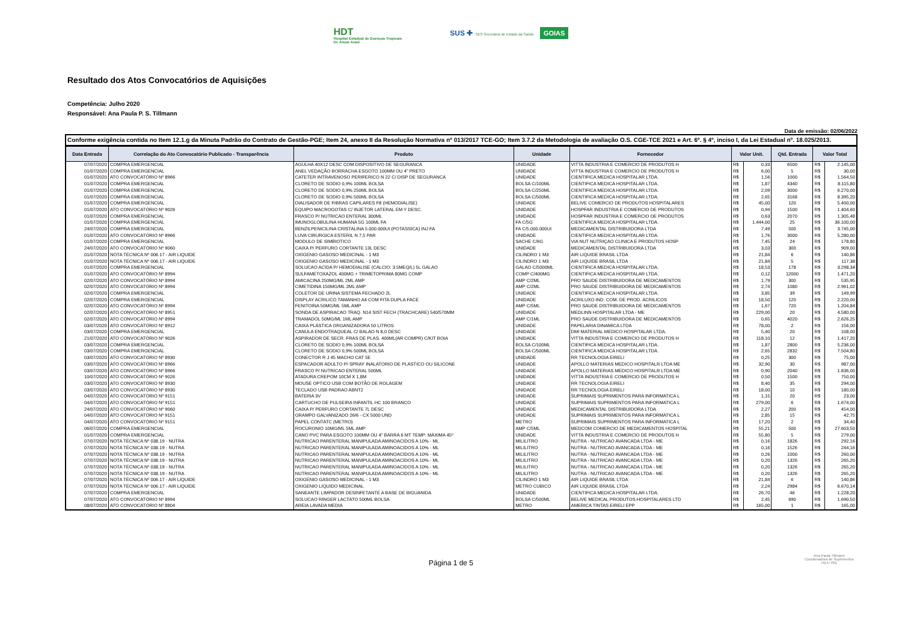HDT
Hospital Estadual de Doenças Tropicais
Dr. Anuar Auad
SUS ✚ SES Secretaria de Estado da Saúde GOIAS
Resultado dos Atos Convocatórios de Aquisições
Competência: Julho 2020
Responsável: Ana Paula P. S. Tillmann
Data de emissão: 02/06/2022
Conforme exigência contida no Item 12.1.g da Minuta Padrão do Contrato de Gestão-PGE; Item 24, anexo II da Resolução Normativa nº 013/2017 TCE-GO; Item 3.7.2 da Metodologia de avaliação O.S. CGE-TCE 2021 e Art. 6º. § 4º, inciso I, da Lei Estadual nº. 18.025/2013.
| Data Entrada | Correlação do Ato Convocatório Publicado - Transparência | Produto | Unidade | Fornecedor | Valor Unit. | | Qtd. Entrada | Valor Total | |
| --- | --- | --- | --- | --- | --- | --- | --- | --- | --- |
| 07/07/2020 | COMPRA EMERGENCIAL | AGULHA 40X12 DESC COM DISPOSITIVO DE SEGURANCA | UNIDADE | VITTA INDUSTRIA E COMERCIO DE PRODUTOS H | R$ | 0,33 | 6500 | R$ | 2.145,00 |
| 01/07/2020 | COMPRA EMERGENCIAL | ANEL VEDAÇÃO BORRACHA ESGOTO 100MM OU 4" PRETO | UNIDADE | VITTA INDUSTRIA E COMERCIO DE PRODUTOS H | R$ | 6,00 | 5 | R$ | 30,00 |
| 01/07/2020 | ATO CONVOCATÓRIO Nº 8966 | CATETER INTRAVENOSO PERIFERICO N 22 C/ DISP DE SEGURANCA | UNIDADE | CIENTIFICA MEDICA HOSPITALAR LTDA. | R$ | 1,56 | 1000 | R$ | 1.564,50 |
| 01/07/2020 | COMPRA EMERGENCIAL | CLORETO DE SODIO 0,9% 100ML BOLSA | BOLSA C/100ML | CIENTIFICA MEDICA HOSPITALAR LTDA. | R$ | 1,87 | 4340 | R$ | 8.115,80 |
| 01/07/2020 | COMPRA EMERGENCIAL | CLORETO DE SODIO 0,9% 250ML BOLSA | BOLSA C/250ML | CIENTIFICA MEDICA HOSPITALAR LTDA. | R$ | 2,09 | 3000 | R$ | 6.270,00 |
| 01/07/2020 | COMPRA EMERGENCIAL | CLORETO DE SODIO 0,9% 500ML BOLSA | BOLSA C/500ML | CIENTIFICA MEDICA HOSPITALAR LTDA. | R$ | 2,65 | 3168 | R$ | 8.395,20 |
| 01/07/2020 | COMPRA EMERGENCIAL | DIALISADOR DE FIBRAS CAPILARES F8 (HEMODIALISE) | UNIDADE | BELIVE COMERCIO DE PRODUTOS HOSPITALARES | R$ | 45,00 | 120 | R$ | 5.400,00 |
| 01/07/2020 | ATO CONVOCATÓRIO Nº 9026 | EQUIPO MACROGOTAS C/ INJETOR LATERAL EM Y DESC. | UNIDADE | HOSPFAR INDUSTRIA E COMERCIO DE PRODUTOS | R$ | 0,94 | 1500 | R$ | 1.404,60 |
| 01/07/2020 | COMPRA EMERGENCIAL | FRASCO P/ NUTRICAO ENTERAL 300ML | UNIDADE | HOSPFAR INDUSTRIA E COMERCIO DE PRODUTOS | R$ | 0,63 | 2070 | R$ | 1.305,48 |
| 01/07/2020 | COMPRA EMERGENCIAL | IMUNOGLOBULINA HUMANA 5G 100ML FA | FA C/5G | CIENTIFICA MEDICA HOSPITALAR LTDA. | R$ | 1.444,00 | 25 | R$ | 36.100,00 |
| 24/07/2020 | COMPRA EMERGENCIAL | BENZILPENICILINA CRISTALINA 5.000.000UI (POTASSICA) INJ FA | FA C/5.000.000UI | MEDICAMENTAL DISTRIBUIDORA LTDA | R$ | 7,49 | 500 | R$ | 3.745,00 |
| 01/07/2020 | ATO CONVOCATÓRIO Nº 8966 | LUVA CIRURGICA ESTERIL N 7,5 PAR | UNIDADE | CIENTIFICA MEDICA HOSPITALAR LTDA. | R$ | 1,76 | 3000 | R$ | 5.280,00 |
| 01/07/2020 | COMPRA EMERGENCIAL | MODULO DE SIMBIOTICO | SACHE C/6G | VIA NUT NUTRIÇAO CLINICA E PRODUTOS HOSP | R$ | 7,45 | 24 | R$ | 178,80 |
| 24/07/2020 | ATO CONVOCATÓRIO Nº 9060 | CAIXA P/ PERFURO CORTANTE 13L DESC | UNIDADE | MEDICAMENTAL DISTRIBUIDORA LTDA | R$ | 3,03 | 300 | R$ | 909,00 |
| 01/07/2020 | NOTA TÉCNICA Nº 006.17 - AIR LIQUIDE | OXIGENIO GASOSO MEDICINAL - 1 M3 | CILINDRO 1 M3 | AIR LIQUIDE BRASIL LTDA | R$ | 21,84 | 6 | R$ | 140,86 |
| 01/07/2020 | NOTA TÉCNICA Nº 006.17 - AIR LIQUIDE | OXIGENIO GASOSO MEDICINAL - 1 M3 | CILINDRO 1 M3 | AIR LIQUIDE BRASIL LTDA | R$ | 21,84 | 5 | R$ | 117,38 |
| 01/07/2020 | COMPRA EMERGENCIAL | SOLUCAO ACIDA P/ HEMODIALISE (CALCIO: 3.5MEQ/L) 5L GALAO | GALAO C/5000ML | CIENTIFICA MEDICA HOSPITALAR LTDA. | R$ | 18,53 | 178 | R$ | 3.298,34 |
| 01/07/2020 | ATO CONVOCATÓRIO Nº 8994 | SULFAMETOXAZOL 400MG + TRIMETOPRIMA 80MG COMP | COMP C/400MG | CIENTIFICA MEDICA HOSPITALAR LTDA. | R$ | 0,12 | 12000 | R$ | 1.471,20 |
| 02/07/2020 | ATO CONVOCATÓRIO Nº 8994 | AMICACINA 250MG/ML 2ML AMP | AMP C/2ML | PRO SAUDE DISTRIBUIDORA DE MEDICAMENTOS | R$ | 1,79 | 300 | R$ | 535,95 |
| 02/07/2020 | ATO CONVOCATÓRIO Nº 8994 | CIMETIDINA 150MG/ML 2ML AMP | AMP C/2ML | PRO SAUDE DISTRIBUIDORA DE MEDICAMENTOS | R$ | 2,74 | 1080 | R$ | 2.961,02 |
| 02/07/2020 | COMPRA EMERGENCIAL | COLETOR DE URINA SISTEMA FECHADO 2L | UNIDADE | CIENTIFICA MEDICA HOSPITALAR LTDA. | R$ | 3,85 | 39 | R$ | 149,99 |
| 02/07/2020 | COMPRA EMERGENCIAL | DISPLAY ACRILICO TAMANHO A4 COM FITA DUPLA FACE | UNIDADE | ACRILUXO IND. COM. DE PROD. ACRILICOS | R$ | 18,50 | 120 | R$ | 2.220,00 |
| 02/07/2020 | ATO CONVOCATÓRIO Nº 8994 | FENITOINA 50MG/ML 5ML AMP | AMP C/5ML | PRO SAUDE DISTRIBUIDORA DE MEDICAMENTOS | R$ | 1,67 | 720 | R$ | 1.204,84 |
| 02/07/2020 | ATO CONVOCATÓRIO Nº 8951 | SONDA DE ASPIRACAO TRAQ. N14 SIST FECH (TRACHCARE) 540/570MM | UNIDADE | MEDLINN HOSPITALAR LTDA - ME | R$ | 229,00 | 20 | R$ | 4.580,00 |
| 02/07/2020 | ATO CONVOCATÓRIO Nº 8994 | TRAMADOL 50MG/ML 1ML AMP | AMP C/1ML | PRO SAUDE DISTRIBUIDORA DE MEDICAMENTOS | R$ | 0,65 | 4020 | R$ | 2.626,25 |
| 03/07/2020 | ATO CONVOCATÓRIO Nº 8912 | CAIXA PLÁSTICA ORGANIZADORA 50 LITROS | UNIDADE | PAPELARIA DINAMICA LTDA | R$ | 78,00 | 2 | R$ | 156,00 |
| 03/07/2020 | COMPRA EMERGENCIAL | CANULA ENDOTRAQUEAL C/ BALAO N 8,0 DESC | UNIDADE | DMI MATERIAL MEDICO HOSPITALAR LTDA. | R$ | 5,40 | 20 | R$ | 108,00 |
| 21/07/2020 | ATO CONVOCATÓRIO Nº 9026 | ASPIRADOR DE SECR. FRAS DE PLAS. 400ML(AR COMPR) C/KIT BOIA | UNIDADE | VITTA INDUSTRIA E COMERCIO DE PRODUTOS H | R$ | 118,10 | 12 | R$ | 1.417,20 |
| 03/07/2020 | COMPRA EMERGENCIAL | CLORETO DE SODIO 0,9% 100ML BOLSA | BOLSA C/100ML | CIENTIFICA MEDICA HOSPITALAR LTDA. | R$ | 1,87 | 2800 | R$ | 5.236,00 |
| 03/07/2020 | COMPRA EMERGENCIAL | CLORETO DE SODIO 0,9% 500ML BOLSA | BOLSA C/500ML | CIENTIFICA MEDICA HOSPITALAR LTDA. | R$ | 2,65 | 2832 | R$ | 7.504,80 |
| 03/07/2020 | ATO CONVOCATÓRIO Nº 8930 | CONECTOR R J 45 MACHO CAT 5E | UNIDADE | RR TECNOLOGIA EIRELI | R$ | 0,25 | 300 | R$ | 75,00 |
| 03/07/2020 | ATO CONVOCATÓRIO Nº 8966 | ESPACADOR ADULTO P/ SPRAY INALATORIO DE PLASTICO OU SILICONE | UNIDADE | APOLLO MATERIAS MEDICO HOSPITALR LTDA ME | R$ | 32,90 | 30 | R$ | 987,00 |
| 03/07/2020 | ATO CONVOCATÓRIO Nº 8966 | FRASCO P/ NUTRICAO ENTERAL 500ML | UNIDADE | APOLLO MATERIAS MEDICO HOSPITALR LTDA ME | R$ | 0,90 | 2040 | R$ | 1.836,00 |
| 10/07/2020 | ATO CONVOCATÓRIO Nº 9026 | ATADURA CREPOM 10CM X 1,8M | UNIDADE | VITTA INDUSTRIA E COMERCIO DE PRODUTOS H | R$ | 0,50 | 1500 | R$ | 750,00 |
| 03/07/2020 | ATO CONVOCATÓRIO Nº 8930 | MOUSE OPTICO USB COM BOTÃO DE ROLAGEM | UNIDADE | RR TECNOLOGIA EIRELI | R$ | 8,40 | 35 | R$ | 294,00 |
| 03/07/2020 | ATO CONVOCATÓRIO Nº 8930 | TECLADO USB PADRAO ABNT2 | UNIDADE | RR TECNOLOGIA EIRELI | R$ | 18,00 | 10 | R$ | 180,00 |
| 04/07/2020 | ATO CONVOCATÓRIO Nº 9151 | BATERIA 3V | UNIDADE | SUPRIMAIS SUPRIMENTOS PARA INFORMATICA L | R$ | 1,15 | 20 | R$ | 23,00 |
| 04/07/2020 | ATO CONVOCATÓRIO Nº 9151 | CARTUCHO DE PULSEIRA INFANTIL HC 100 BRANCO | UNIDADE | SUPRIMAIS SUPRIMENTOS PARA INFORMATICA L | R$ | 279,00 | 6 | R$ | 1.674,00 |
| 24/07/2020 | ATO CONVOCATÓRIO Nº 9060 | CAIXA P/ PERFURO CORTANTE 7L DESC | UNIDADE | MEDICAMENTAL DISTRIBUIDORA LTDA | R$ | 2,27 | 200 | R$ | 454,00 |
| 04/07/2020 | ATO CONVOCATÓRIO Nº 9151 | GRAMPO GALVANIZADO 26/6 - CX 5000 UND | UNIDADE | SUPRIMAIS SUPRIMENTOS PARA INFORMATICA L | R$ | 2,85 | 15 | R$ | 42,75 |
| 04/07/2020 | ATO CONVOCATÓRIO Nº 9151 | PAPEL CONTATC (METRO) | METRO | SUPRIMAIS SUPRIMENTOS PARA INFORMATICA L | R$ | 17,20 | 2 | R$ | 34,40 |
| 06/07/2020 | COMPRA EMERGENCIAL | ROCURONIO 10MG/ML 5ML AMP | AMP C/5ML | MEDCOM COMERCIO DE MEDICAMENTOS HOSPITAL | R$ | 55,21 | 500 | R$ | 27.603,50 |
| 01/07/2020 | COMPRA EMERGENCIAL | CANO PVC PARA ESGOTO 100MM OU 4" BARRA 6 MT TEMP: MÁXIMA 45º | UNIDADE | VITTA INDUSTRIA E COMERCIO DE PRODUTOS H | R$ | 55,80 | 5 | R$ | 279,00 |
| 07/07/2020 | NOTA TÉCNICA Nº 038.19 - NUTRA | NUTRICAO PARENTERAL MANIPULADA AMINOACIDOS A 10% - ML | MILILITRO | NUTRA - NUTRICAO AVANCADA LTDA - ME | R$ | 0,16 | 1826 | R$ | 292,16 |
| 07/07/2020 | NOTA TÉCNICA Nº 038.19 - NUTRA | NUTRICAO PARENTERAL MANIPULADA AMINOACIDOS A 10% - ML | MILILITRO | NUTRA - NUTRICAO AVANCADA LTDA - ME | R$ | 0,16 | 1526 | R$ | 244,16 |
| 07/07/2020 | NOTA TÉCNICA Nº 038.19 - NUTRA | NUTRICAO PARENTERAL MANIPULADA AMINOACIDOS A 10% - ML | MILILITRO | NUTRA - NUTRICAO AVANCADA LTDA - ME | R$ | 0,26 | 1000 | R$ | 260,00 |
| 07/07/2020 | NOTA TÉCNICA Nº 038.19 - NUTRA | NUTRICAO PARENTERAL MANIPULADA AMINOACIDOS A 10% - ML | MILILITRO | NUTRA - NUTRICAO AVANCADA LTDA - ME | R$ | 0,20 | 1326 | R$ | 265,20 |
| 07/07/2020 | NOTA TÉCNICA Nº 038.19 - NUTRA | NUTRICAO PARENTERAL MANIPULADA AMINOACIDOS A 10% - ML | MILILITRO | NUTRA - NUTRICAO AVANCADA LTDA - ME | R$ | 0,20 | 1326 | R$ | 265,20 |
| 07/07/2020 | NOTA TÉCNICA Nº 038.19 - NUTRA | NUTRICAO PARENTERAL MANIPULADA AMINOACIDOS A 10% - ML | MILILITRO | NUTRA - NUTRICAO AVANCADA LTDA - ME | R$ | 0,20 | 1326 | R$ | 265,20 |
| 07/07/2020 | NOTA TÉCNICA Nº 006.17 - AIR LIQUIDE | OXIGENIO GASOSO MEDICINAL - 1 M3 | CILINDRO 1 M3 | AIR LIQUIDE BRASIL LTDA | R$ | 21,84 | 6 | R$ | 140,86 |
| 07/07/2020 | NOTA TÉCNICA Nº 006.17 - AIR LIQUIDE | OXIGENIO LIQUIDO MEDICINAL | METRO CUBICO | AIR LIQUIDE BRASIL LTDA | R$ | 2,24 | 2984 | R$ | 6.670,14 |
| 07/07/2020 | COMPRA EMERGENCIAL | SANEANTE LIMPADOR DESINFETANTE A BASE DE BIGUANIDA | UNIDADE | CIENTIFICA MEDICA HOSPITALAR LTDA. | R$ | 26,70 | 46 | R$ | 1.228,20 |
| 07/07/2020 | ATO CONVOCATÓRIO Nº 8994 | SOLUCAO RINGER LACTATO 500ML BOLSA | BOLSA C/500ML | BELIVE MEDICAL PRODUTOS HOSPITALARES LTD | R$ | 2,45 | 690 | R$ | 1.690,50 |
| 08/07/2020 | ATO CONVOCATÓRIO Nº 8804 | AREIA LAVADA MEDIA | METRO | AMERICA TINTAS EIRELI EPP | R$ | 165,00 | 1 | R$ | 165,00 |
Página 1 de 5
Ana Paula Tillmann
Coordenadora de Suprimentos
HDT/ ISG